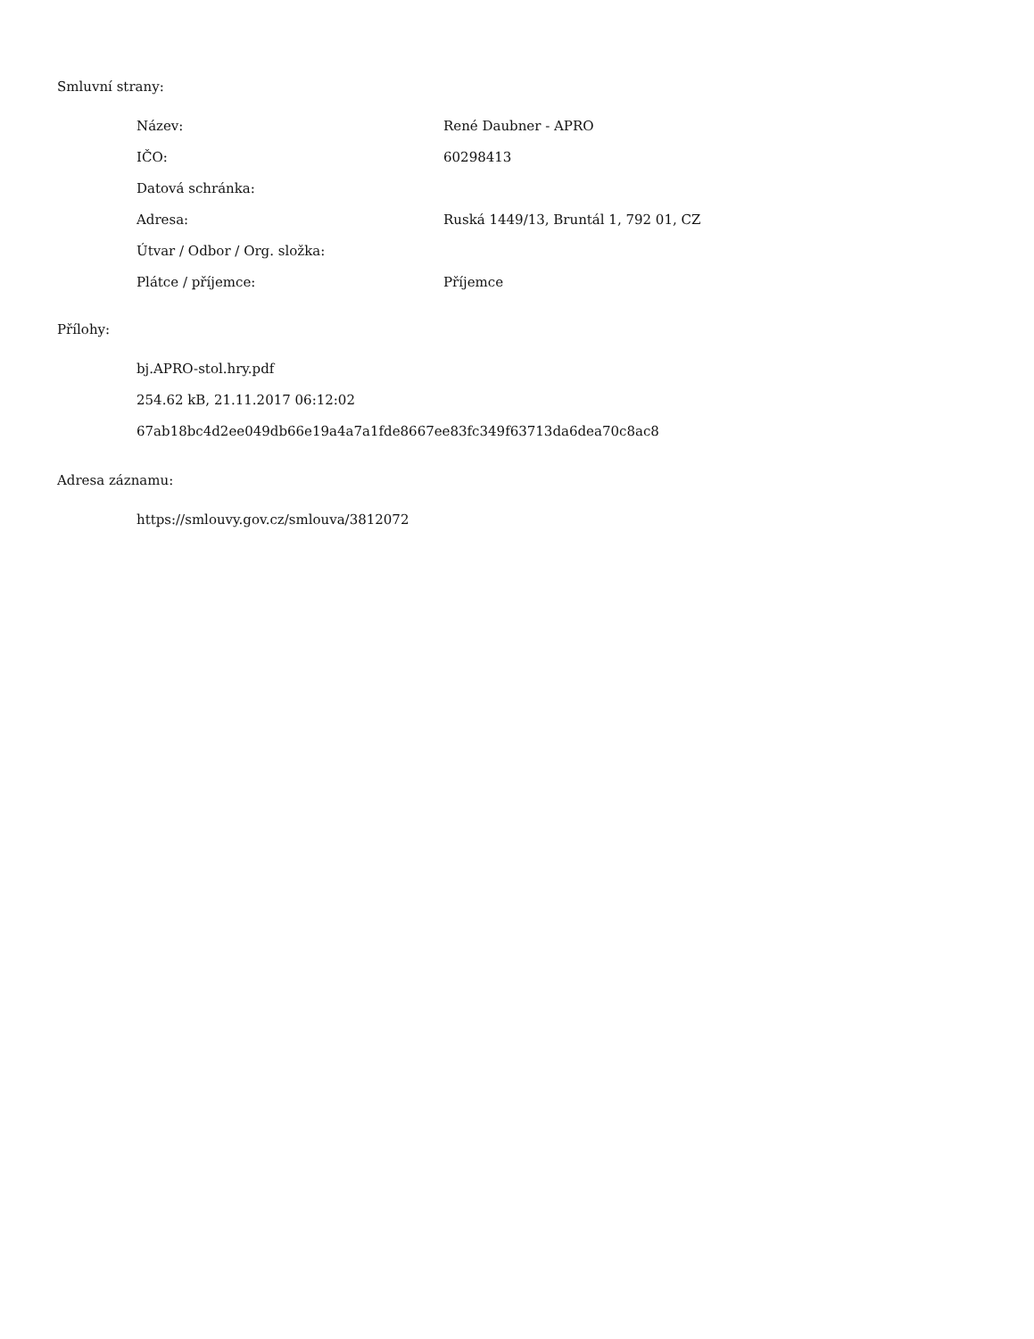Smluvní strany:
| Název: | René Daubner - APRO |
| IČO: | 60298413 |
| Datová schránka: | |
| Adresa: | Ruská 1449/13, Bruntál 1, 792 01, CZ |
| Útvar / Odbor / Org. složka: | |
| Plátce / příjemce: | Příjemce |
Přílohy:
bj.APRO-stol.hry.pdf
254.62 kB, 21.11.2017 06:12:02
67ab18bc4d2ee049db66e19a4a7a1fde8667ee83fc349f63713da6dea70c8ac8
Adresa záznamu:
https://smlouvy.gov.cz/smlouva/3812072